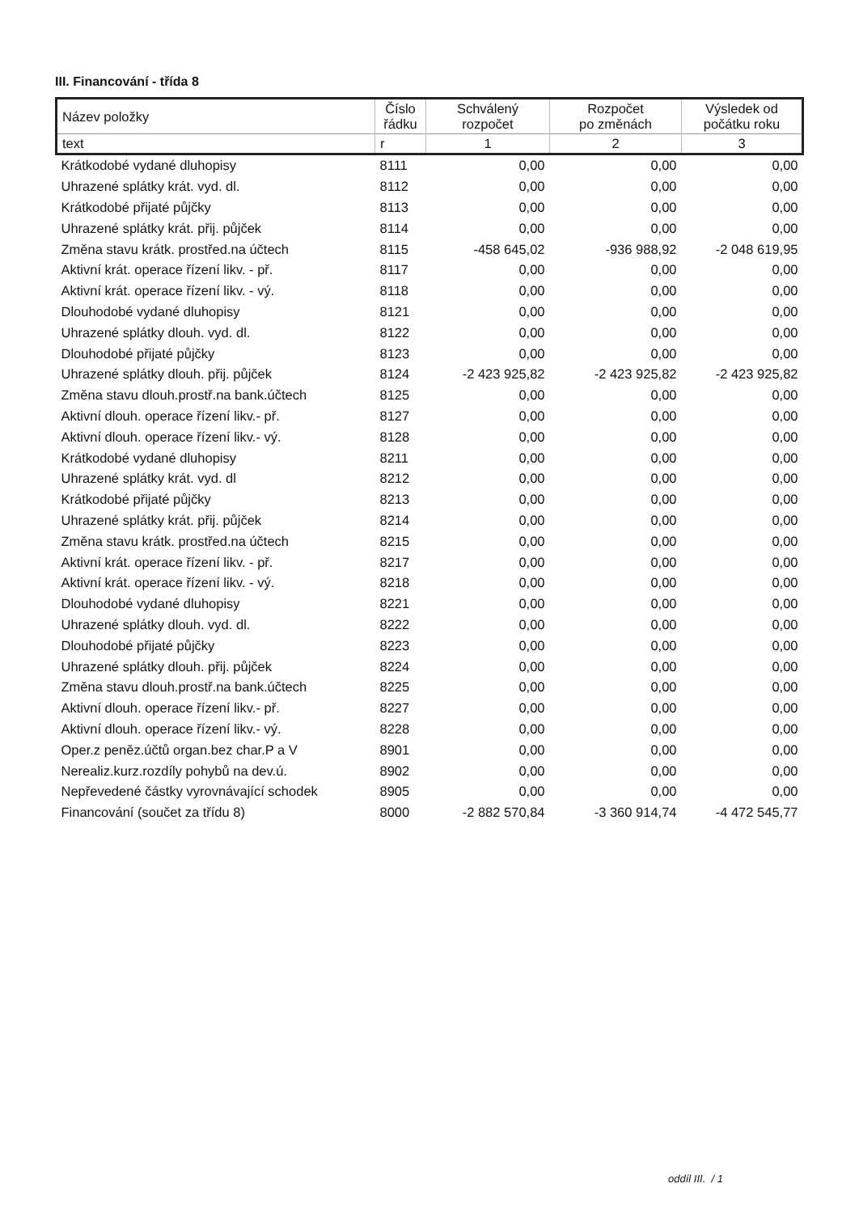III. Financování - třída 8
| Název položky | Číslo řádku | Schválený rozpočet | Rozpočet po změnách | Výsledek od počátku roku |
| --- | --- | --- | --- | --- |
| text | r | 1 | 2 | 3 |
| Krátkodobé vydané dluhopisy | 8111 | 0,00 | 0,00 | 0,00 |
| Uhrazené splátky krát. vyd. dl. | 8112 | 0,00 | 0,00 | 0,00 |
| Krátkodobé přijaté půjčky | 8113 | 0,00 | 0,00 | 0,00 |
| Uhrazené splátky krát. přij. půjček | 8114 | 0,00 | 0,00 | 0,00 |
| Změna stavu krátk. prostřed.na účtech | 8115 | -458 645,02 | -936 988,92 | -2 048 619,95 |
| Aktivní krát. operace řízení likv. - př. | 8117 | 0,00 | 0,00 | 0,00 |
| Aktivní krát. operace řízení likv. - vý. | 8118 | 0,00 | 0,00 | 0,00 |
| Dlouhodobé vydané dluhopisy | 8121 | 0,00 | 0,00 | 0,00 |
| Uhrazené splátky dlouh. vyd. dl. | 8122 | 0,00 | 0,00 | 0,00 |
| Dlouhodobé přijaté půjčky | 8123 | 0,00 | 0,00 | 0,00 |
| Uhrazené splátky dlouh. přij. půjček | 8124 | -2 423 925,82 | -2 423 925,82 | -2 423 925,82 |
| Změna stavu dlouh.prostř.na bank.účtech | 8125 | 0,00 | 0,00 | 0,00 |
| Aktivní dlouh. operace řízení likv.- př. | 8127 | 0,00 | 0,00 | 0,00 |
| Aktivní dlouh. operace řízení likv.- vý. | 8128 | 0,00 | 0,00 | 0,00 |
| Krátkodobé vydané dluhopisy | 8211 | 0,00 | 0,00 | 0,00 |
| Uhrazené splátky krát. vyd. dl | 8212 | 0,00 | 0,00 | 0,00 |
| Krátkodobé přijaté půjčky | 8213 | 0,00 | 0,00 | 0,00 |
| Uhrazené splátky krát. přij. půjček | 8214 | 0,00 | 0,00 | 0,00 |
| Změna stavu krátk. prostřed.na účtech | 8215 | 0,00 | 0,00 | 0,00 |
| Aktivní krát. operace řízení likv. - př. | 8217 | 0,00 | 0,00 | 0,00 |
| Aktivní krát. operace řízení likv. - vý. | 8218 | 0,00 | 0,00 | 0,00 |
| Dlouhodobé vydané dluhopisy | 8221 | 0,00 | 0,00 | 0,00 |
| Uhrazené splátky dlouh. vyd. dl. | 8222 | 0,00 | 0,00 | 0,00 |
| Dlouhodobé přijaté půjčky | 8223 | 0,00 | 0,00 | 0,00 |
| Uhrazené splátky dlouh. přij. půjček | 8224 | 0,00 | 0,00 | 0,00 |
| Změna stavu dlouh.prostř.na bank.účtech | 8225 | 0,00 | 0,00 | 0,00 |
| Aktivní dlouh. operace řízení likv.- př. | 8227 | 0,00 | 0,00 | 0,00 |
| Aktivní dlouh. operace řízení likv.- vý. | 8228 | 0,00 | 0,00 | 0,00 |
| Oper.z peněz.účtů organ.bez char.P a V | 8901 | 0,00 | 0,00 | 0,00 |
| Nerealiz.kurz.rozdíly pohybů na dev.ú. | 8902 | 0,00 | 0,00 | 0,00 |
| Nepřevedené částky vyrovnávající schodek | 8905 | 0,00 | 0,00 | 0,00 |
| Financování (součet za třídu 8) | 8000 | -2 882 570,84 | -3 360 914,74 | -4 472 545,77 |
oddíl III. / 1